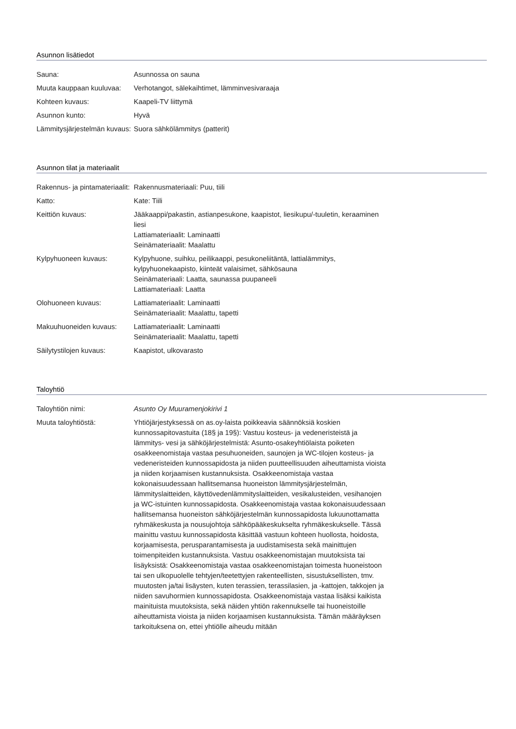Asunnon lisätiedot
| Sauna: | Asunnossa on sauna |
| Muuta kauppaan kuuluvaa: | Verhotangot, sälekaihtimet, lämminvesivaraaja |
| Kohteen kuvaus: | Kaapeli-TV liittymä |
| Asunnon kunto: | Hyvä |
| Lämmitysjärjestelmän kuvaus: | Suora sähkölämmitys (patterit) |
Asunnon tilat ja materiaalit
| Rakennus- ja pintamateriaalit: | Rakennusmateriaali: Puu, tiili |
| Katto: | Kate: Tiili |
| Keittiön kuvaus: | Jääkaappi/pakastin, astianpesukone, kaapistot, liesikupu/-tuuletin, keraaminen liesi Lattiamateriaalit: Laminaatti Seinämateriaalit: Maalattu |
| Kylpyhuoneen kuvaus: | Kylpyhuone, suihku, peilikaappi, pesukoneliitäntä, lattialämmitys, kylpyhuonekaapisto, kiinteät valaisimet, sähkösauna Seinämateriaali: Laatta, saunassa puupaneeli Lattiamateriaali: Laatta |
| Olohuoneen kuvaus: | Lattiamateriaalit: Laminaatti Seinämateriaalit: Maalattu, tapetti |
| Makuuhuoneiden kuvaus: | Lattiamateriaalit: Laminaatti Seinämateriaalit: Maalattu, tapetti |
| Säilytystilojen kuvaus: | Kaapistot, ulkovarasto |
Taloyhtiö
| Taloyhtiön nimi: | Asunto Oy Muuramenjokirivi 1 |
| Muuta taloyhtiöstä: | Yhtiöjärjestyksessä on as.oy-laista poikkeavia säännöksiä koskien kunnossapitovastuita (18§ ja 19§): Vastuu kosteus- ja vedeneristeistä ja lämmitys- vesi ja sähköjärjestelmistä: Asunto-osakeyhtiölaista poiketen osakkeenomistaja vastaa pesuhuoneiden, saunojen ja WC-tilojen kosteus- ja vedeneristeiden kunnossapidosta ja niiden puutteellisuuden aiheuttamista vioista ja niiden korjaamisen kustannuksista. Osakkeenomistaja vastaa kokonaisuudessaan hallitsemansa huoneiston lämmitysjärjestelmän, lämmityslaitteiden, käyttövedenlämmityslaitteiden, vesikalusteiden, vesihanojen ja WC-istuinten kunnossapidosta. Osakkeenomistaja vastaa kokonaisuudessaan hallitsemansa huoneiston sähköjärjestelmän kunnossapidosta lukuunottamatta ryhmäkeskusta ja nousujohtoja sähköpääkeskukselta ryhmäkeskukselle. Tässä mainittu vastuu kunnossapidosta käsittää vastuun kohteen huollosta, hoidosta, korjaamisesta, perusparantamisesta ja uudistamisesta sekä mainittujen toimenpiteiden kustannuksista. Vastuu osakkeenomistajan muutoksista tai lisäyksistä: Osakkeenomistaja vastaa osakkeenomistajan toimesta huoneistoon tai sen ulkopuolelle tehtyjen/teetettyjen rakenteellisten, sisustuksellisten, tmv. muutosten ja/tai lisäysten, kuten terassien, terassilasien, ja -kattojen, takkojen ja niiden savuhormien kunnossapidosta. Osakkeenomistaja vastaa lisäksi kaikista mainituista muutoksista, sekä näiden yhtiön rakennukselle tai huoneistoille aiheuttamista vioista ja niiden korjaamisen kustannuksista. Tämän määräyksen tarkoituksena on, ettei yhtiölle aiheudu mitään |